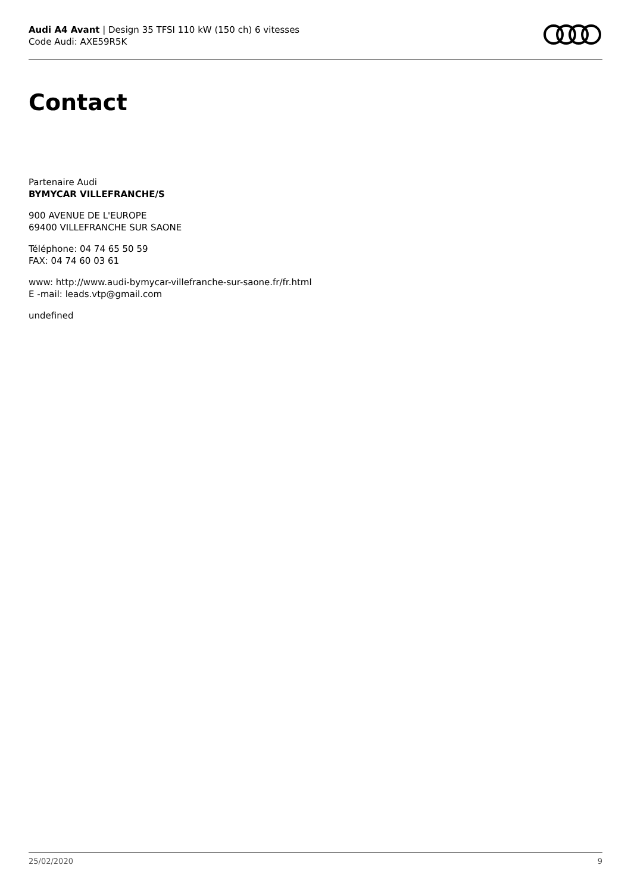Audi A4 Avant | Design 35 TFSI 110 kW (150 ch) 6 vitesses
Code Audi: AXE59R5K
Contact
Partenaire Audi
BYMYCAR VILLEFRANCHE/S
900 AVENUE DE L'EUROPE
69400 VILLEFRANCHE SUR SAONE
Téléphone: 04 74 65 50 59
FAX: 04 74 60 03 61
www: http://www.audi-bymycar-villefranche-sur-saone.fr/fr.html
E -mail: leads.vtp@gmail.com
undefined
25/02/2020 9